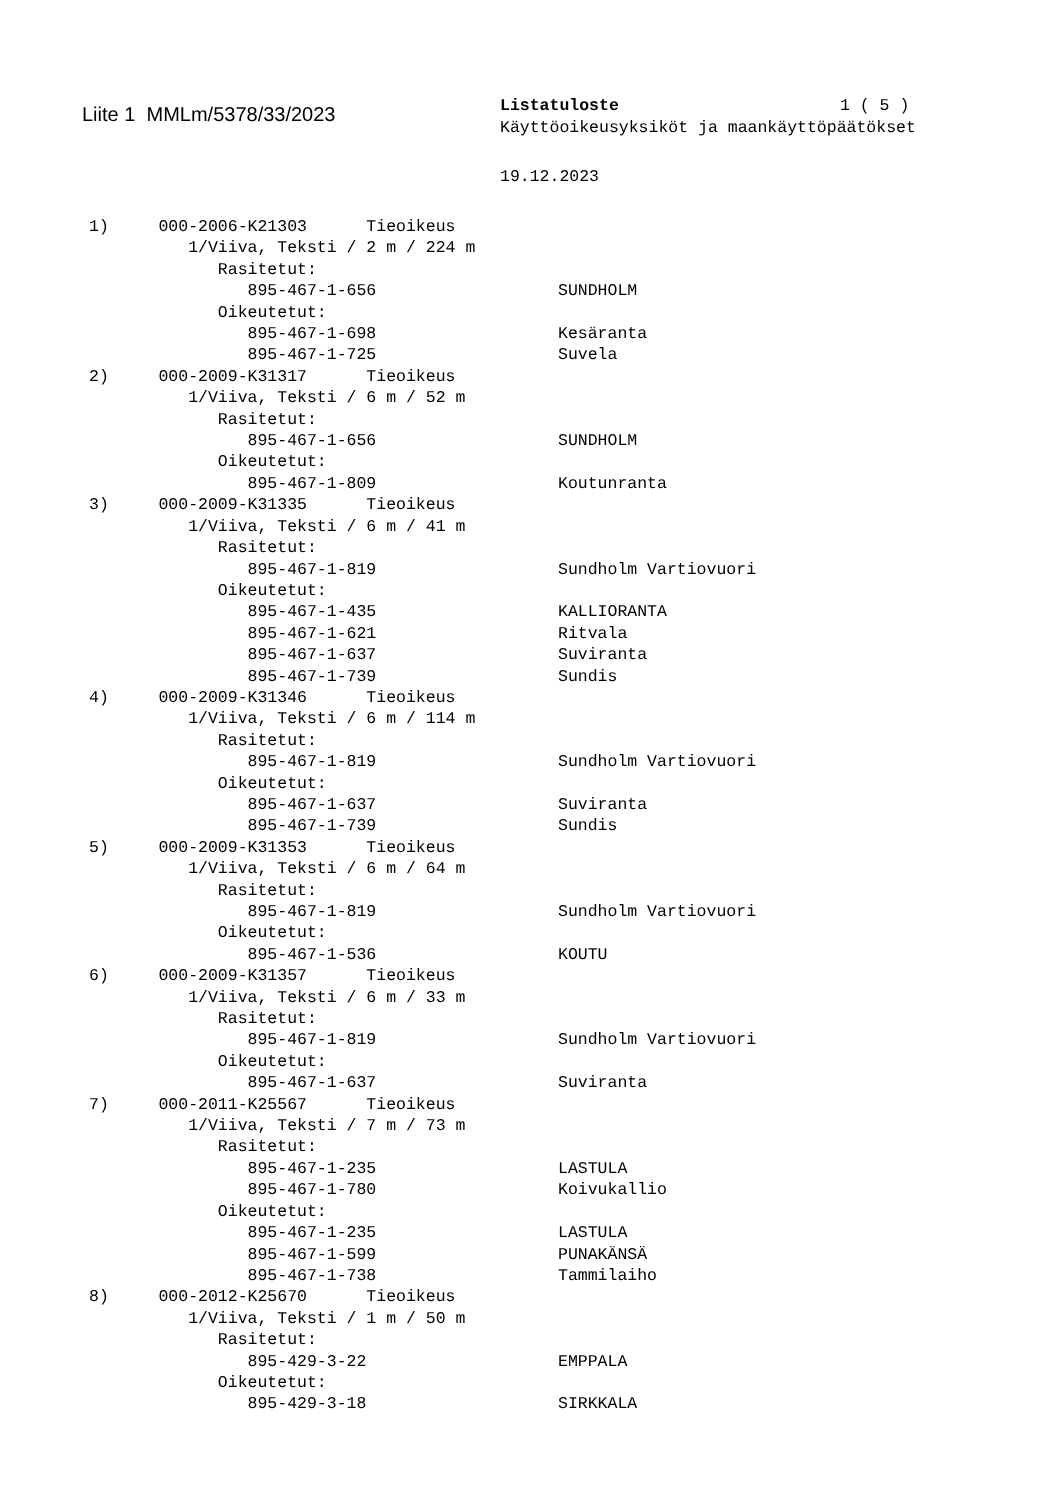Liite 1 MMLm/5378/33/2023
Listatuloste 1 ( 5 )
Käyttöoikeusyksiköt ja maankäyttöpäätökset
19.12.2023
1) 000-2006-K21303 Tieoikeus
1/Viiva, Teksti / 2 m / 224 m
Rasitetut:
895-467-1-656 SUNDHOLM
Oikeutetut:
895-467-1-698 Kesäranta
895-467-1-725 Suvela
2) 000-2009-K31317 Tieoikeus
1/Viiva, Teksti / 6 m / 52 m
Rasitetut:
895-467-1-656 SUNDHOLM
Oikeutetut:
895-467-1-809 Koutunranta
3) 000-2009-K31335 Tieoikeus
1/Viiva, Teksti / 6 m / 41 m
Rasitetut:
895-467-1-819 Sundholm Vartiovuori
Oikeutetut:
895-467-1-435 KALLIORANTA
895-467-1-621 Ritvala
895-467-1-637 Suviranta
895-467-1-739 Sundis
4) 000-2009-K31346 Tieoikeus
1/Viiva, Teksti / 6 m / 114 m
Rasitetut:
895-467-1-819 Sundholm Vartiovuori
Oikeutetut:
895-467-1-637 Suviranta
895-467-1-739 Sundis
5) 000-2009-K31353 Tieoikeus
1/Viiva, Teksti / 6 m / 64 m
Rasitetut:
895-467-1-819 Sundholm Vartiovuori
Oikeutetut:
895-467-1-536 KOUTU
6) 000-2009-K31357 Tieoikeus
1/Viiva, Teksti / 6 m / 33 m
Rasitetut:
895-467-1-819 Sundholm Vartiovuori
Oikeutetut:
895-467-1-637 Suviranta
7) 000-2011-K25567 Tieoikeus
1/Viiva, Teksti / 7 m / 73 m
Rasitetut:
895-467-1-235 LASTULA
895-467-1-780 Koivukallio
Oikeutetut:
895-467-1-235 LASTULA
895-467-1-599 PUNAKÄNSÄ
895-467-1-738 Tammilaiho
8) 000-2012-K25670 Tieoikeus
1/Viiva, Teksti / 1 m / 50 m
Rasitetut:
895-429-3-22 EMPPALA
Oikeutetut:
895-429-3-18 SIRKKALA